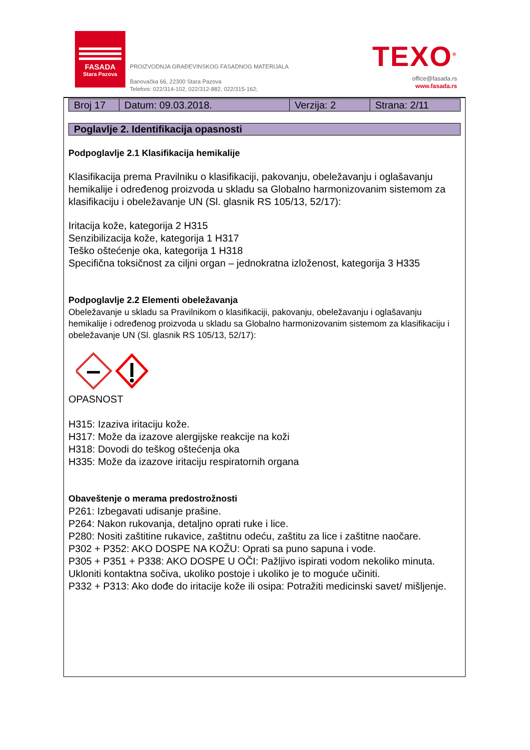FASADA
Stara Pazova
PROIZVODNJA GRAĐEVINSKOG FASADNOG MATERIJALA
Banovačka 66, 22300 Stara Pazova
Telefoni: 022/314-102, 022/312-882, 022/315-162;
TEXO<sup>®</sup>
office@fasada.rs
www.fasada.rs
| Broj 17 | Datum: 09.03.2018. | Verzija: 2 | Strana: 2/11 |
Poglavlje 2. Identifikacija opasnosti
Podpoglavlje 2.1 Klasifikacija hemikalije
Klasifikacija prema Pravilniku o klasifikaciji, pakovanju, obeležavanju i oglašavanju hemikalije i određenog proizvoda u skladu sa Globalno harmonizovanim sistemom za klasifikaciju i obeležavanje UN (Sl. glasnik RS 105/13, 52/17):
Iritacija kože, kategorija 2 H315
Senzibilizacija kože, kategorija 1 H317
Teško oštećenje oka, kategorija 1 H318
Specifična toksičnost za ciljni organ – jednokratna izloženost, kategorija 3 H335
Podpoglavlje 2.2 Elementi obeležavanja
Obeležavanje u skladu sa Pravilnikom o klasifikaciji, pakovanju, obeležavanju i oglašavanju hemikalije i određenog proizvoda u skladu sa Globalno harmonizovanim sistemom za klasifikaciju i obeležavanje UN (Sl. glasnik RS 105/13, 52/17):
OPASNOST
H315: Izaziva iritaciju kože.
H317: Može da izazove alergijske reakcije na koži
H318: Dovodi do teškog oštećenja oka
H335: Može da izazove iritaciju respiratornih organa
Obaveštenje o merama predostrožnosti
P261: Izbegavati udisanje prašine.
P264: Nakon rukovanja, detaljno oprati ruke i lice.
P280: Nositi zaštitine rukavice, zaštitnu odeću, zaštitu za lice i zaštitne naočare.
P302 + P352: AKO DOSPE NA KOŽU: Oprati sa puno sapuna i vode.
P305 + P351 + P338: AKO DOSPE U OČI: Pažljivo ispirati vodom nekoliko minuta. Ukloniti kontaktna sočiva, ukoliko postoje i ukoliko je to moguće učiniti.
P332 + P313: Ako dođe do iritacije kože ili osipa: Potražiti medicinski savet/ mišljenje.